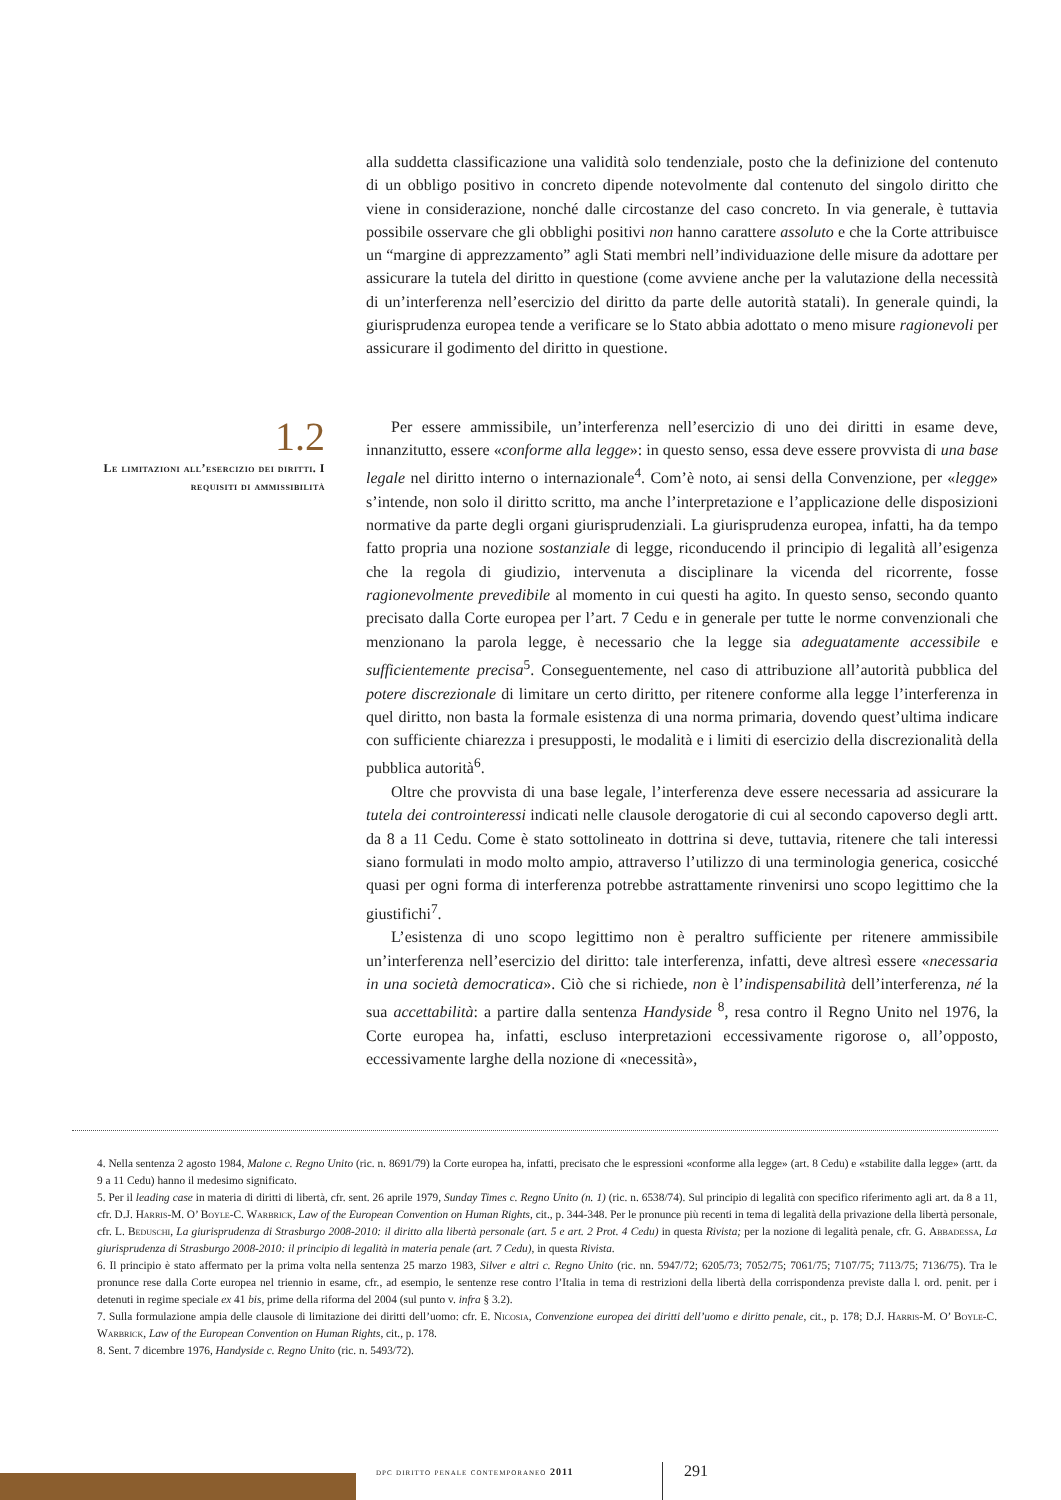alla suddetta classificazione una validità solo tendenziale, posto che la definizione del contenuto di un obbligo positivo in concreto dipende notevolmente dal contenuto del singolo diritto che viene in considerazione, nonché dalle circostanze del caso concreto. In via generale, è tuttavia possibile osservare che gli obblighi positivi non hanno carattere assoluto e che la Corte attribuisce un “margine di apprezzamento” agli Stati membri nell’individuazione delle misure da adottare per assicurare la tutela del diritto in questione (come avviene anche per la valutazione della necessità di un’interferenza nell’esercizio del diritto da parte delle autorità statali). In generale quindi, la giurisprudenza europea tende a verificare se lo Stato abbia adottato o meno misure ragionevoli per assicurare il godimento del diritto in questione.
1.2
Le limitazioni all’esercizio dei diritti. I requisiti di ammissibilità
Per essere ammissibile, un’interferenza nell’esercizio di uno dei diritti in esame deve, innanzitutto, essere «conforme alla legge»: in questo senso, essa deve essere provvista di una base legale nel diritto interno o internazionale<sup>4</sup>. Com’è noto, ai sensi della Convenzione, per «legge» s’intende, non solo il diritto scritto, ma anche l’interpretazione e l’applicazione delle disposizioni normative da parte degli organi giurisprudenziali. La giurisprudenza europea, infatti, ha da tempo fatto propria una nozione sostanziale di legge, riconducendo il principio di legalità all’esigenza che la regola di giudizio, intervenuta a disciplinare la vicenda del ricorrente, fosse ragionevolmente prevedibile al momento in cui questi ha agito. In questo senso, secondo quanto precisato dalla Corte europea per l’art. 7 Cedu e in generale per tutte le norme convenzionali che menzionano la parola legge, è necessario che la legge sia adeguatamente accessibile e sufficientemente precisa<sup>5</sup>. Conseguentemente, nel caso di attribuzione all’autorità pubblica del potere discrezionale di limitare un certo diritto, per ritenere conforme alla legge l’interferenza in quel diritto, non basta la formale esistenza di una norma primaria, dovendo quest’ultima indicare con sufficiente chiarezza i presupposti, le modalità e i limiti di esercizio della discrezionalità della pubblica autorità<sup>6</sup>.
Oltre che provvista di una base legale, l’interferenza deve essere necessaria ad assicurare la tutela dei controinteressi indicati nelle clausole derogatorie di cui al secondo capoverso degli artt. da 8 a 11 Cedu. Come è stato sottolineato in dottrina si deve, tuttavia, ritenere che tali interessi siano formulati in modo molto ampio, attraverso l’utilizzo di una terminologia generica, cosicché quasi per ogni forma di interferenza potrebbe astrattamente rinvenirsi uno scopo legittimo che la giustifichi<sup>7</sup>.
L’esistenza di uno scopo legittimo non è peraltro sufficiente per ritenere ammissibile un’interferenza nell’esercizio del diritto: tale interferenza, infatti, deve altresì essere «necessaria in una società democratica». Ciò che si richiede, non è l’indispensabilità dell’interferenza, né la sua accettabilità: a partire dalla sentenza Handyside <sup>8</sup>, resa contro il Regno Unito nel 1976, la Corte europea ha, infatti, escluso interpretazioni eccessivamente rigorose o, all’opposto, eccessivamente larghe della nozione di «necessità»,
4. Nella sentenza 2 agosto 1984, Malone c. Regno Unito (ric. n. 8691/79) la Corte europea ha, infatti, precisato che le espressioni «conforme alla legge» (art. 8 Cedu) e «stabilite dalla legge» (artt. da 9 a 11 Cedu) hanno il medesimo significato.
5. Per il leading case in materia di diritti di libertà, cfr. sent. 26 aprile 1979, Sunday Times c. Regno Unito (n. 1) (ric. n. 6538/74). Sul principio di legalità con specifico riferimento agli art. da 8 a 11, cfr. D.J. Harris-M. O’ Boyle-C. Warbrick, Law of the European Convention on Human Rights, cit., p. 344-348. Per le pronunce più recenti in tema di legalità della privazione della libertà personale, cfr. L. Beduschi, La giurisprudenza di Strasburgo 2008-2010: il diritto alla libertà personale (art. 5 e art. 2 Prot. 4 Cedu) in questa Rivista; per la nozione di legalità penale, cfr. G. Abbadessa, La giurisprudenza di Strasburgo 2008-2010: il principio di legalità in materia penale (art. 7 Cedu), in questa Rivista.
6. Il principio è stato affermato per la prima volta nella sentenza 25 marzo 1983, Silver e altri c. Regno Unito (ric. nn. 5947/72; 6205/73; 7052/75; 7061/75; 7107/75; 7113/75; 7136/75). Tra le pronunce rese dalla Corte europea nel triennio in esame, cfr., ad esempio, le sentenze rese contro l’Italia in tema di restrizioni della libertà della corrispondenza previste dalla l. ord. penit. per i detenuti in regime speciale ex 41 bis, prime della riforma del 2004 (sul punto v. infra § 3.2).
7. Sulla formulazione ampia delle clausole di limitazione dei diritti dell’uomo: cfr. E. Nicosia, Convenzione europea dei diritti dell’uomo e diritto penale, cit., p. 178; D.J. Harris-M. O’ Boyle-C. Warbrick, Law of the European Convention on Human Rights, cit., p. 178.
8. Sent. 7 dicembre 1976, Handyside c. Regno Unito (ric. n. 5493/72).
dpc diritto penale contemporaneo 2011
291